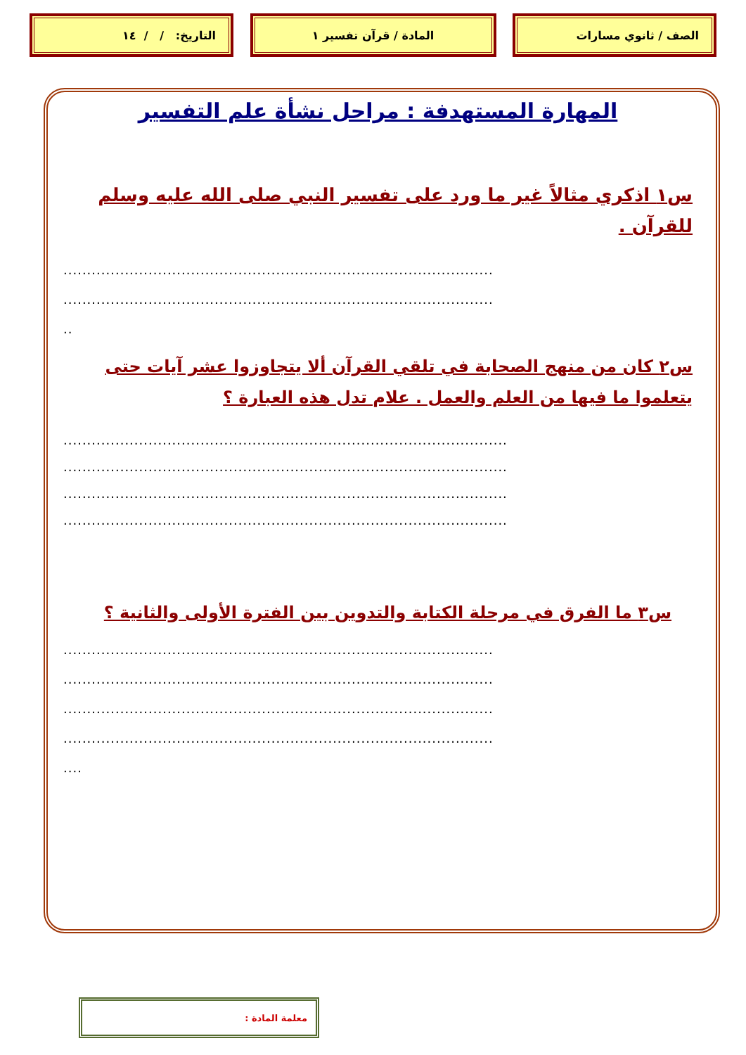الصف / ثانوي مسارات المادة / قرآن تفسير ١ التاريخ: / / ١٤
المهارة المستهدفة : مراحل نشأة علم التفسير
س١ اذكري مثالاً غير ما ورد على تفسير النبي صلى الله عليه وسلم للقرآن .
...........................................................................................
...........................................................................................
..
س٢ كان من منهج الصحابة في تلقي القرآن ألا يتجاوزوا عشر آيات حتى يتعلموا ما فيها من العلم والعمل . علام تدل هذه العبارة ؟
..............................................................................................
..............................................................................................
..............................................................................................
..............................................................................................
س٣ ما الفرق في مرحلة الكتابة والتدوين بين الفترة الأولى والثانية ؟
...........................................................................................
...........................................................................................
...........................................................................................
...........................................................................................
....
معلمة المادة :